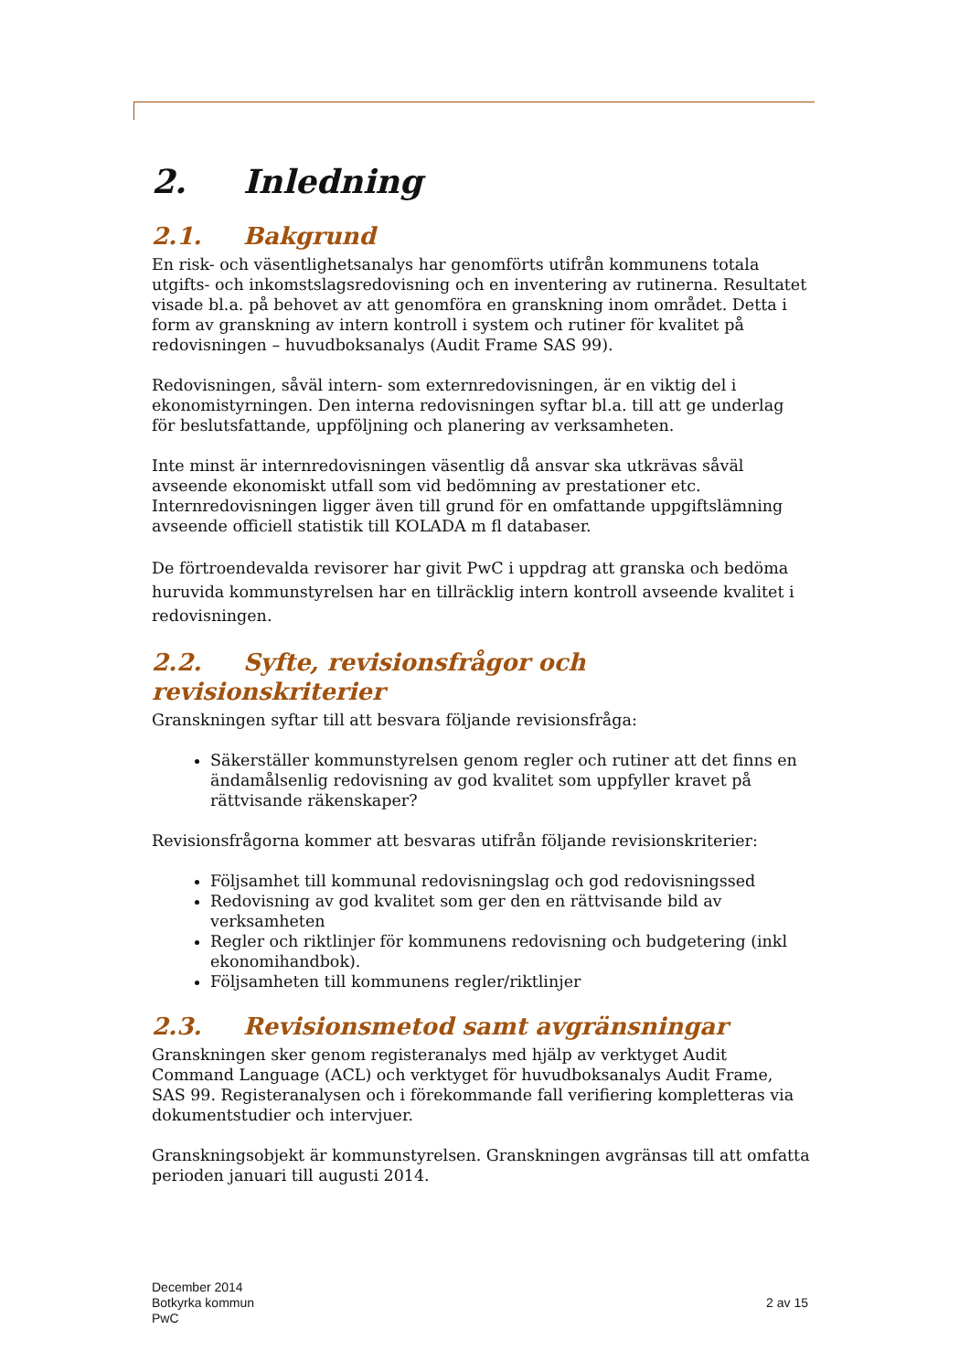2. Inledning
2.1. Bakgrund
En risk- och väsentlighetsanalys har genomförts utifrån kommunens totala utgifts- och inkomstslagsredovisning och en inventering av rutinerna. Resultatet visade bl.a. på behovet av att genomföra en granskning inom området. Detta i form av granskning av intern kontroll i system och rutiner för kvalitet på redovisningen – huvudboksanalys (Audit Frame SAS 99).
Redovisningen, såväl intern- som externredovisningen, är en viktig del i ekonomistyrningen. Den interna redovisningen syftar bl.a. till att ge underlag för beslutsfattande, uppföljning och planering av verksamheten.
Inte minst är internredovisningen väsentlig då ansvar ska utkrävas såväl avseende ekonomiskt utfall som vid bedömning av prestationer etc. Internredovisningen ligger även till grund för en omfattande uppgiftslämning avseende officiell statistik till KOLADA m fl databaser.
De förtroendevalda revisorer har givit PwC i uppdrag att granska och bedöma huruvida kommunstyrelsen har en tillräcklig intern kontroll avseende kvalitet i redovisningen.
2.2. Syfte, revisionsfrågor och revisionskriterier
Granskningen syftar till att besvara följande revisionsfråga:
Säkerställer kommunstyrelsen genom regler och rutiner att det finns en ändamålsenlig redovisning av god kvalitet som uppfyller kravet på rättvisande räkenskaper?
Revisionsfrågorna kommer att besvaras utifrån följande revisionskriterier:
Följsamhet till kommunal redovisningslag och god redovisningssed
Redovisning av god kvalitet som ger den en rättvisande bild av verksamheten
Regler och riktlinjer för kommunens redovisning och budgetering (inkl ekonomihandbok).
Följsamheten till kommunens regler/riktlinjer
2.3. Revisionsmetod samt avgränsningar
Granskningen sker genom registeranalys med hjälp av verktyget Audit Command Language (ACL) och verktyget för huvudboksanalys Audit Frame, SAS 99. Registeranalysen och i förekommande fall verifiering kompletteras via dokumentstudier och intervjuer.
Granskningsobjekt är kommunstyrelsen. Granskningen avgränsas till att omfatta perioden januari till augusti 2014.
December 2014
Botkyrka kommun
PwC
2 av 15